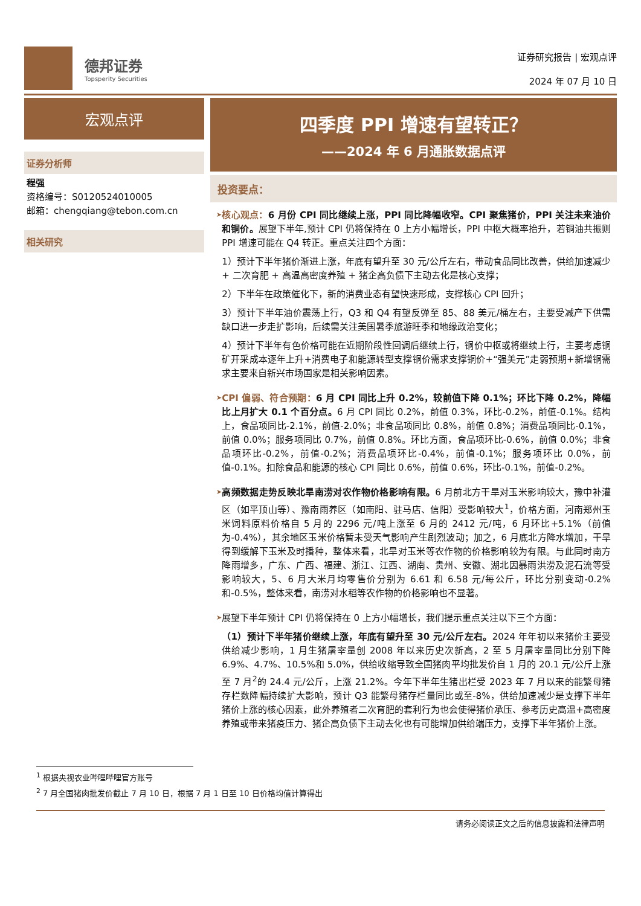德邦证券
Topsperity Securities
证券研究报告 | 宏观点评
2024 年 07 月 10 日
宏观点评
证券分析师
程强
资格编号：S0120524010005
邮箱：chengqiang@tebon.com.cn
相关研究
四季度 PPI 增速有望转正？
——2024 年 6 月通胀数据点评
投资要点：
➤
核心观点：6 月份 CPI 同比继续上涨，PPI 同比降幅收窄。CPI 聚焦猪价，PPI 关注未来油价和铜价。展望下半年,预计 CPI 仍将保持在 0 上方小幅增长，PPI 中枢大概率抬升，若铜油共振则 PPI 增速可能在 Q4 转正。重点关注四个方面：
1）预计下半年猪价渐进上涨，年底有望升至 30 元/公斤左右，带动食品同比改善，供给加速减少 + 二次育肥 + 高温高密度养殖 + 猪企高负债下主动去化是核心支撑；
2）下半年在政策催化下，新的消费业态有望快速形成，支撑核心 CPI 回升；
3）预计下半年油价震荡上行，Q3 和 Q4 有望反弹至 85、88 美元/桶左右，主要受减产下供需缺口进一步走扩影响，后续需关注美国暑季旅游旺季和地缘政治变化；
4）预计下半年有色价格可能在近期阶段性回调后继续上行，铜价中枢或将继续上行，主要考虑铜矿开采成本逐年上升+消费电子和能源转型支撑铜价需求支撑铜价+“强美元”走弱预期+新增铜需求主要来自新兴市场国家是相关影响因素。
➤
CPI 偏弱、符合预期：6 月 CPI 同比上升 0.2%，较前值下降 0.1%；环比下降 0.2%，降幅比上月扩大 0.1 个百分点。6 月 CPI 同比 0.2%，前值 0.3%，环比-0.2%，前值-0.1%。结构上，食品项同比-2.1%，前值-2.0%；非食品项同比 0.8%，前值 0.8%；消费品项同比-0.1%，前值 0.0%；服务项同比 0.7%，前值 0.8%。环比方面，食品项环比-0.6%，前值 0.0%；非食品项环比-0.2%，前值-0.2%；消费品项环比-0.4%，前值-0.1%；服务项环比 0.0%，前值-0.1%。扣除食品和能源的核心 CPI 同比 0.6%，前值 0.6%，环比-0.1%，前值-0.2%。
➤
高频数据走势反映北旱南涝对农作物价格影响有限。6 月前北方干旱对玉米影响较大，豫中补灌区（如平顶山等）、豫南雨养区（如南阳、驻马店、信阳）受影响较大<sup>1</sup>，价格方面，河南郑州玉米饲料原料价格自 5 月的 2296 元/吨上涨至 6 月的 2412 元/吨，6 月环比+5.1%（前值为-0.4%），其余地区玉米价格暂未受天气影响产生剧烈波动；加之，6 月底北方降水增加，干旱得到缓解下玉米及时播种，整体来看，北旱对玉米等农作物的价格影响较为有限。与此同时南方降雨增多，广东、广西、福建、浙江、江西、湖南、贵州、安徽、湖北因暴雨洪涝及泥石流等受影响较大，5、6 月大米月均零售价分别为 6.61 和 6.58 元/每公斤，环比分别变动-0.2%和-0.5%，整体来看，南涝对水稻等农作物的价格影响也不显著。
➤
展望下半年预计 CPI 仍将保持在 0 上方小幅增长，我们提示重点关注以下三个方面：
（1）预计下半年猪价继续上涨，年底有望升至 30 元/公斤左右。2024 年年初以来猪价主要受供给减少影响，1 月生猪屠宰量创 2008 年以来历史次新高，2 至 5 月屠宰量同比分别下降 6.9%、4.7%、10.5%和 5.0%，供给收缩导致全国猪肉平均批发价自 1 月的 20.1 元/公斤上涨至 7 月<sup>2</sup>的 24.4 元/公斤，上涨 21.2%。今年下半年生猪出栏受 2023 年 7 月以来的能繁母猪存栏数降幅持续扩大影响，预计 Q3 能繁母猪存栏量同比或至-8%，供给加速减少是支撑下半年猪价上涨的核心因素，此外养殖者二次育肥的套利行为也会使得猪价承压、参考历史高温+高密度养殖或带来猪疫压力、猪企高负债下主动去化也有可能增加供给端压力，支撑下半年猪价上涨。
<sup>1</sup> 根据央视农业哔哩哔哩官方账号
<sup>2</sup> 7 月全国猪肉批发价截止 7 月 10 日，根据 7 月 1 日至 10 日价格均值计算得出
请务必阅读正文之后的信息披露和法律声明